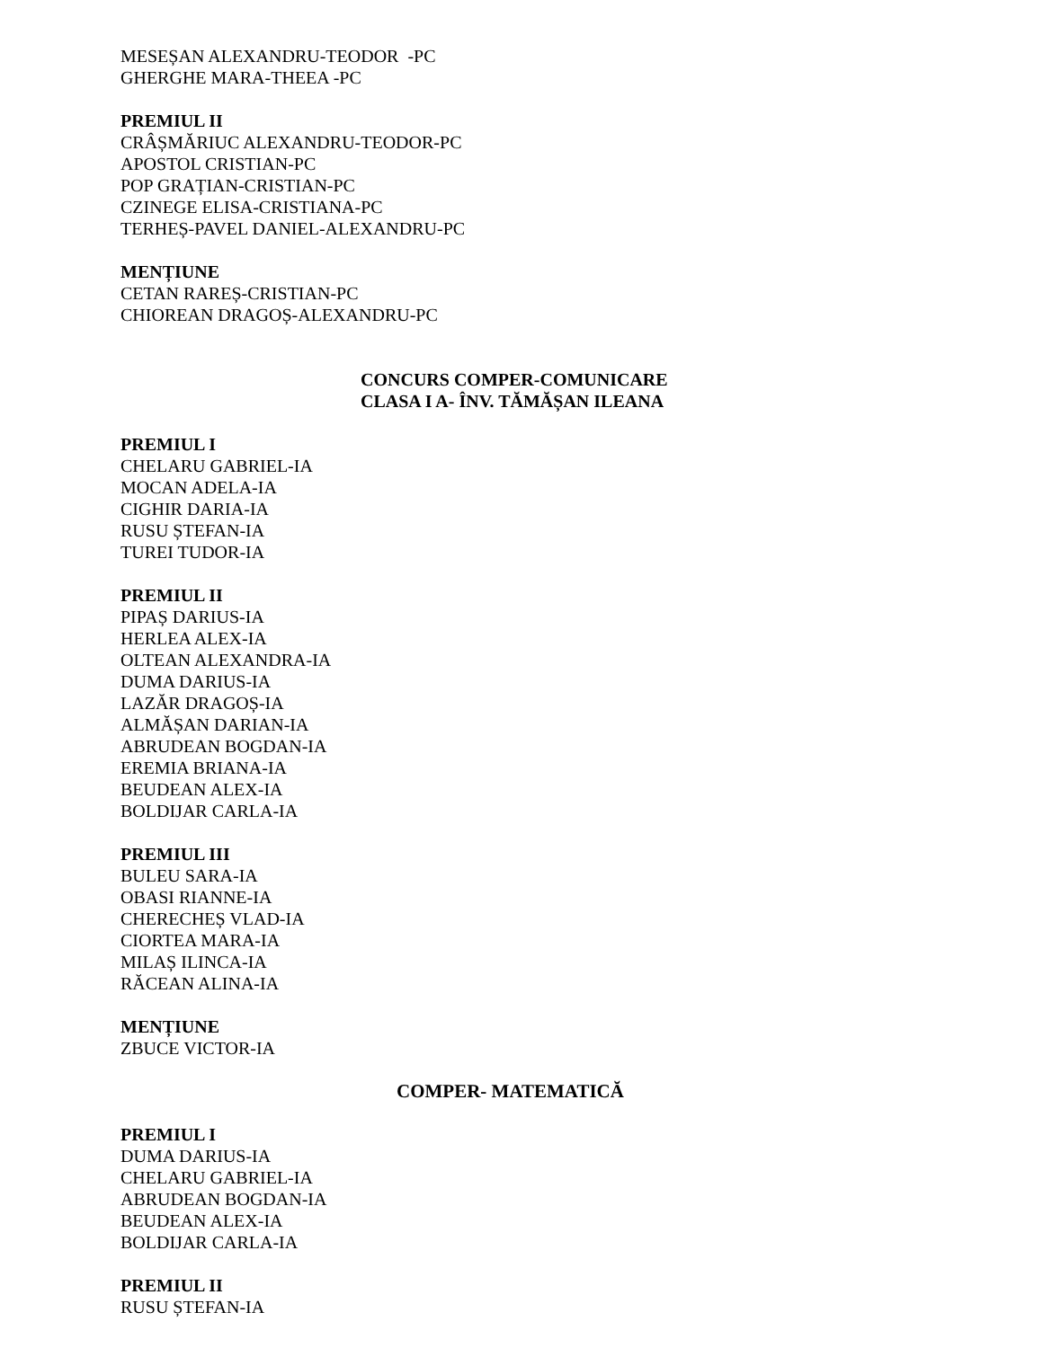MESEȘAN ALEXANDRU-TEODOR -PC
GHERGHE MARA-THEEA -PC
PREMIUL II
CRÂȘMĂRIUC ALEXANDRU-TEODOR-PC
APOSTOL CRISTIAN-PC
POP GRAȚIAN-CRISTIAN-PC
CZINEGE ELISA-CRISTIANA-PC
TERHEȘ-PAVEL DANIEL-ALEXANDRU-PC
MENȚIUNE
CETAN RAREȘ-CRISTIAN-PC
CHIOREAN DRAGOȘ-ALEXANDRU-PC
CONCURS COMPER-COMUNICARE
CLASA I A- ÎNV. TĂMĂȘAN ILEANA
PREMIUL I
CHELARU GABRIEL-IA
MOCAN ADELA-IA
CIGHIR DARIA-IA
RUSU ȘTEFAN-IA
TUREI TUDOR-IA
PREMIUL II
PIPAȘ DARIUS-IA
HERLEA ALEX-IA
OLTEAN ALEXANDRA-IA
DUMA DARIUS-IA
LAZĂR DRAGOȘ-IA
ALMĂȘAN DARIAN-IA
ABRUDEAN BOGDAN-IA
EREMIA BRIANA-IA
BEUDEAN ALEX-IA
BOLDIJAR CARLA-IA
PREMIUL III
BULEU SARA-IA
OBASI RIANNE-IA
CHERECHEȘ VLAD-IA
CIORTEA MARA-IA
MILAȘ ILINCA-IA
RĂCEAN ALINA-IA
MENȚIUNE
ZBUCE VICTOR-IA
COMPER- MATEMATICĂ
PREMIUL I
DUMA DARIUS-IA
CHELARU GABRIEL-IA
ABRUDEAN BOGDAN-IA
BEUDEAN ALEX-IA
BOLDIJAR CARLA-IA
PREMIUL II
RUSU ȘTEFAN-IA